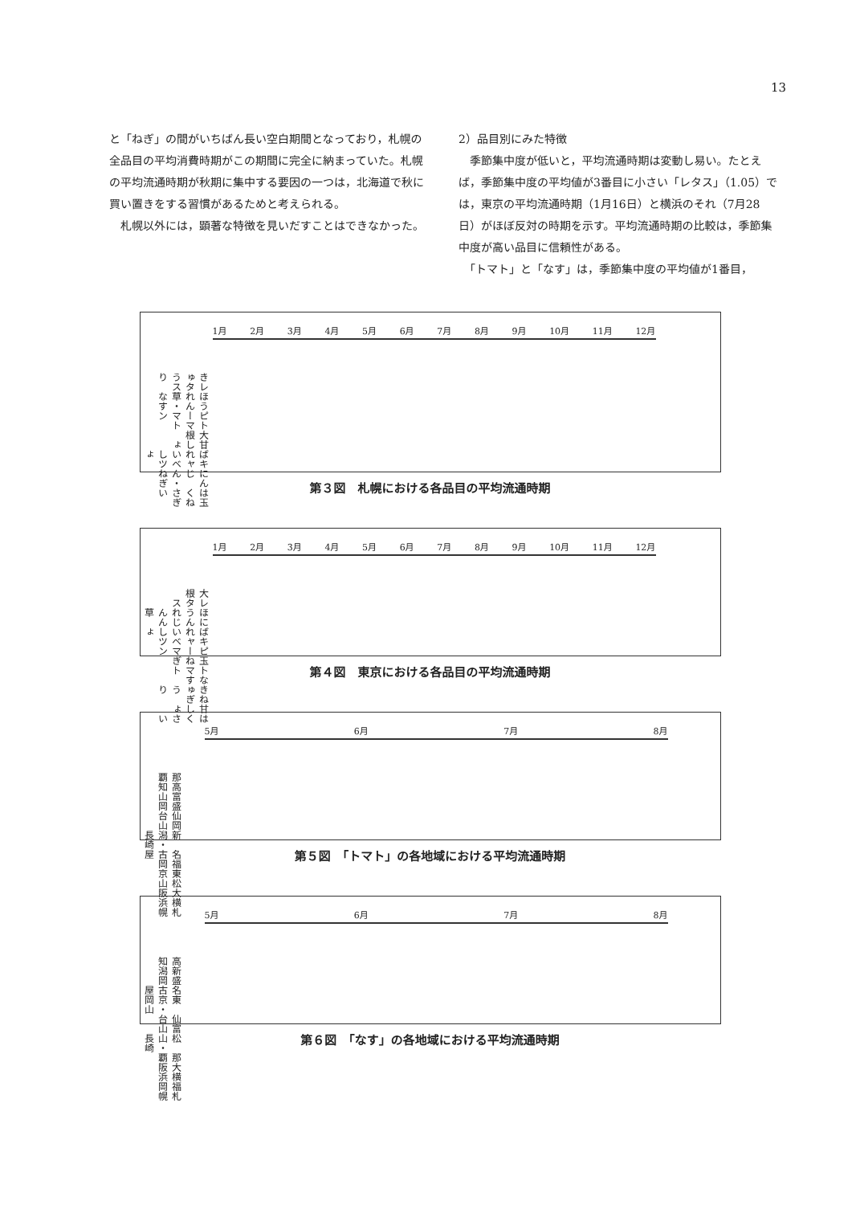13
と「ねぎ」の間がいちばん長い空白期間となっており，札幌の全品目の平均消費時期がこの期間に完全に納まっていた。札幌の平均流通時期が秋期に集中する要因の一つは，北海道で秋に買い置きをする習慣があるためと考えられる。
　札幌以外には，顕著な特徴を見いだすことはできなかった。
2）品目別にみた特徴
　季節集中度が低いと，平均流通時期は変動し易い。たとえば，季節集中度の平均値が3番目に小さい「レタス」（1.05）では，東京の平均流通時期（1月16日）と横浜のそれ（7月28日）がほぼ反対の時期を示す。平均流通時期の比較は，季節集中度が高い品目に信頼性がある。
　「トマト」と「なす」は，季節集中度の平均値が1番目，
1月 2月 3月 4月 5月 6月 7月 8月 9月 10月 11月 12月
きゅうり レタス ほうれん草・なす ピーマン トマト 大根 甘しょ ばれいしょ キャベツ にんじん・ねぎ はくさい 玉ねぎ
第３図　札幌における各品目の平均流通時期
1月 2月 3月 4月 5月 6月 7月 8月 9月 10月 11月 12月
大根 レタス ほうれん草 にんじん ばれいしょ キャベツ ピーマン 玉ねぎ トマト なす きゅうり ねぎ 甘しょ はくさい
第４図　東京における各品目の平均流通時期
5月 6月 7月 8月
那覇 高知 富山 盛岡 仙台 岡山 新潟・長崎 名古屋 福岡 東京 松山 大阪 横浜 札幌
第５図　「トマト」の各地域における平均流通時期
5月 6月 7月 8月
高知 新潟 盛岡 名古屋 東京・岡山 仙台 富山 松山・長崎 那覇 大阪 横浜 福岡 札幌
第６図　「なす」の各地域における平均流通時期